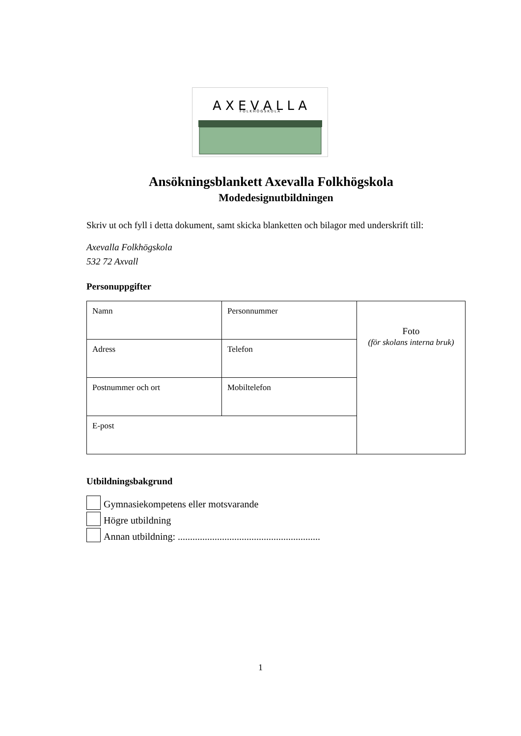A X E V A L L A
F O L K H Ö G S K O L A
Ansökningsblankett Axevalla Folkhögskola
Modedesignutbildningen
Skriv ut och fyll i detta dokument, samt skicka blanketten och bilagor med underskrift till:
Axevalla Folkhögskola
532 72 Axvall
Personuppgifter
| Namn | Personnummer | Foto (för skolans interna bruk) |
| Adress | Telefon | |
| Postnummer och ort | Mobiltelefon | |
| E-post | | |
Utbildningsbakgrund
Gymnasiekompetens eller motsvarande
Högre utbildning
Annan utbildning: ..........................................................
1